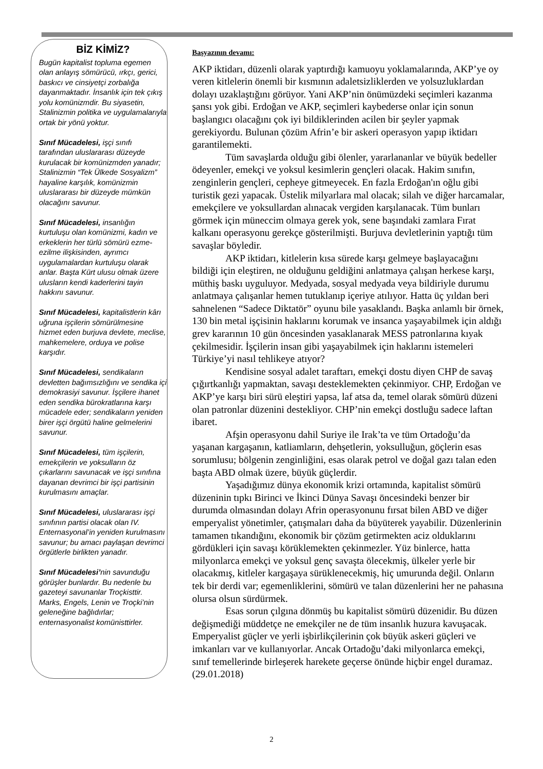BİZ KİMİZ?
Bugün kapitalist topluma egemen olan anlayış sömürücü, ırkçı, gerici, baskıcı ve cinsiyetçi zorbalığa dayanmaktadır. İnsanlık için tek çıkış yolu komünizmdir. Bu siyasetin, Stalinizmin politika ve uygulamalarıyla ortak bir yönü yoktur.
Sınıf Mücadelesi, işçi sınıfı tarafından uluslararası düzeyde kurulacak bir komünizmden yanadır; Stalinizmin “Tek Ülkede Sosyalizm” hayaline karşılık, komünizmin uluslararası bir düzeyde mümkün olacağını savunur.
Sınıf Mücadelesi, insanlığın kurtuluşu olan komünizmi, kadın ve erkeklerin her türlü sömürü ezme-ezilme ilişkisinden, ayrımcı uygulamalardan kurtuluşu olarak anlar. Başta Kürt ulusu olmak üzere ulusların kendi kaderlerini tayin hakkını savunur.
Sınıf Mücadelesi, kapitalistlerin kârı uğruna işçilerin sömürülmesine hizmet eden burjuva devlete, meclise, mahkemelere, orduya ve polise karşıdır.
Sınıf Mücadelesi, sendikaların devletten bağımsızlığını ve sendika içi demokrasiyi savunur. İşçilere ihanet eden sendika bürokratlarına karşı mücadele eder; sendikaların yeniden birer işçi örgütü haline gelmelerini savunur.
Sınıf Mücadelesi, tüm işçilerin, emekçilerin ve yoksulların öz çıkarlarını savunacak ve işçi sınıfına dayanan devrimci bir işçi partisinin kurulmasını amaçlar.
Sınıf Mücadelesi, uluslararası işçi sınıfının partisi olacak olan IV. Enternasyonal’in yeniden kurulmasını savunur; bu amacı paylaşan devrimci örgütlerle birlikten yanadır.
Sınıf Mücadelesi’nin savunduğu görüşler bunlardır. Bu nedenle bu gazeteyi savunanlar Troçkisttir. Marks, Engels, Lenin ve Troçki’nin geleneğine bağlıdırlar; enternasyonalist komünisttirler.
Başyazının devamı:
AKP iktidarı, düzenli olarak yaptırdığı kamuoyu yoklamalarında, AKP’ye oy veren kitlelerin önemli bir kısmının adaletsizliklerden ve yolsuzluklardan dolayı uzaklaştığını görüyor. Yani AKP’nin önümüzdeki seçimleri kazanma şansı yok gibi. Erdoğan ve AKP, seçimleri kaybederse onlar için sonun başlangıcı olacağını çok iyi bildiklerinden acilen bir şeyler yapmak gerekiyordu. Bulunan çözüm Afrin’e bir askeri operasyon yapıp iktidarı garantilemekti.
Tüm savaşlarda olduğu gibi ölenler, yararlananlar ve büyük bedeller ödeyenler, emekçi ve yoksul kesimlerin gençleri olacak. Hakim sınıfın, zenginlerin gençleri, cepheye gitmeyecek. En fazla Erdoğan'ın oğlu gibi turistik gezi yapacak. Üstelik milyarlara mal olacak; silah ve diğer harcamalar, emekçilere ve yoksullardan alınacak vergiden karşılanacak. Tüm bunları görmek için müneccim olmaya gerek yok, sene başındaki zamlara Fırat kalkanı operasyonu gerekçe gösterilmişti. Burjuva devletlerinin yaptığı tüm savaşlar böyledir.
AKP iktidarı, kitlelerin kısa sürede karşı gelmeye başlayacağını bildiği için eleştiren, ne olduğunu geldiğini anlatmaya çalışan herkese karşı, müthiş baskı uyguluyor. Medyada, sosyal medyada veya bildiriyle durumu anlatmaya çalışanlar hemen tutuklanıp içeriye atılıyor. Hatta üç yıldan beri sahnelenen “Sadece Diktatör” oyunu bile yasaklandı. Başka anlamlı bir örnek, 130 bin metal işçisinin haklarını korumak ve insanca yaşayabilmek için aldığı grev kararının 10 gün öncesinden yasaklanarak MESS patronlarına kıyak çekilmesidir. İşçilerin insan gibi yaşayabilmek için haklarını istemeleri Türkiye’yi nasıl tehlikeye atıyor?
Kendisine sosyal adalet taraftarı, emekçi dostu diyen CHP de savaş çığırtkanlığı yapmaktan, savaşı desteklemekten çekinmiyor. CHP, Erdoğan ve AKP’ye karşı biri sürü eleştiri yapsa, laf atsa da, temel olarak sömürü düzeni olan patronlar düzenini destekliyor. CHP’nin emekçi dostluğu sadece laftan ibaret.
Afşin operasyonu dahil Suriye ile Irak’ta ve tüm Ortadoğu’da yaşanan kargaşanın, katliamların, dehşetlerin, yoksulluğun, göçlerin esas sorumlusu; bölgenin zenginliğini, esas olarak petrol ve doğal gazı talan eden başta ABD olmak üzere, büyük güçlerdir.
Yaşadığımız dünya ekonomik krizi ortamında, kapitalist sömürü düzeninin tıpkı Birinci ve İkinci Dünya Savaşı öncesindeki benzer bir durumda olmasından dolayı Afrin operasyonunu fırsat bilen ABD ve diğer emperyalist yönetimler, çatışmaları daha da büyüterek yayabilir. Düzenlerinin tamamen tıkandığını, ekonomik bir çözüm getirmekten aciz olduklarını gördükleri için savaşı körüklemekten çekinmezler. Yüz binlerce, hatta milyonlarca emekçi ve yoksul genç savaşta ölecekmiş, ülkeler yerle bir olacakmış, kitleler kargaşaya sürüklenecekmiş, hiç umurunda değil. Onların tek bir derdi var; egemenliklerini, sömürü ve talan düzenlerini her ne pahasına olursa olsun sürdürmek.
Esas sorun çılgına dönmüş bu kapitalist sömürü düzenidir. Bu düzen değişmediği müddetçe ne emekçiler ne de tüm insanlık huzura kavuşacak. Emperyalist güçler ve yerli işbirlikçilerinin çok büyük askeri güçleri ve imkanları var ve kullanıyorlar. Ancak Ortadoğu’daki milyonlarca emekçi, sınıf temellerinde birleşerek harekete geçerse önünde hiçbir engel duramaz. (29.01.2018)
2